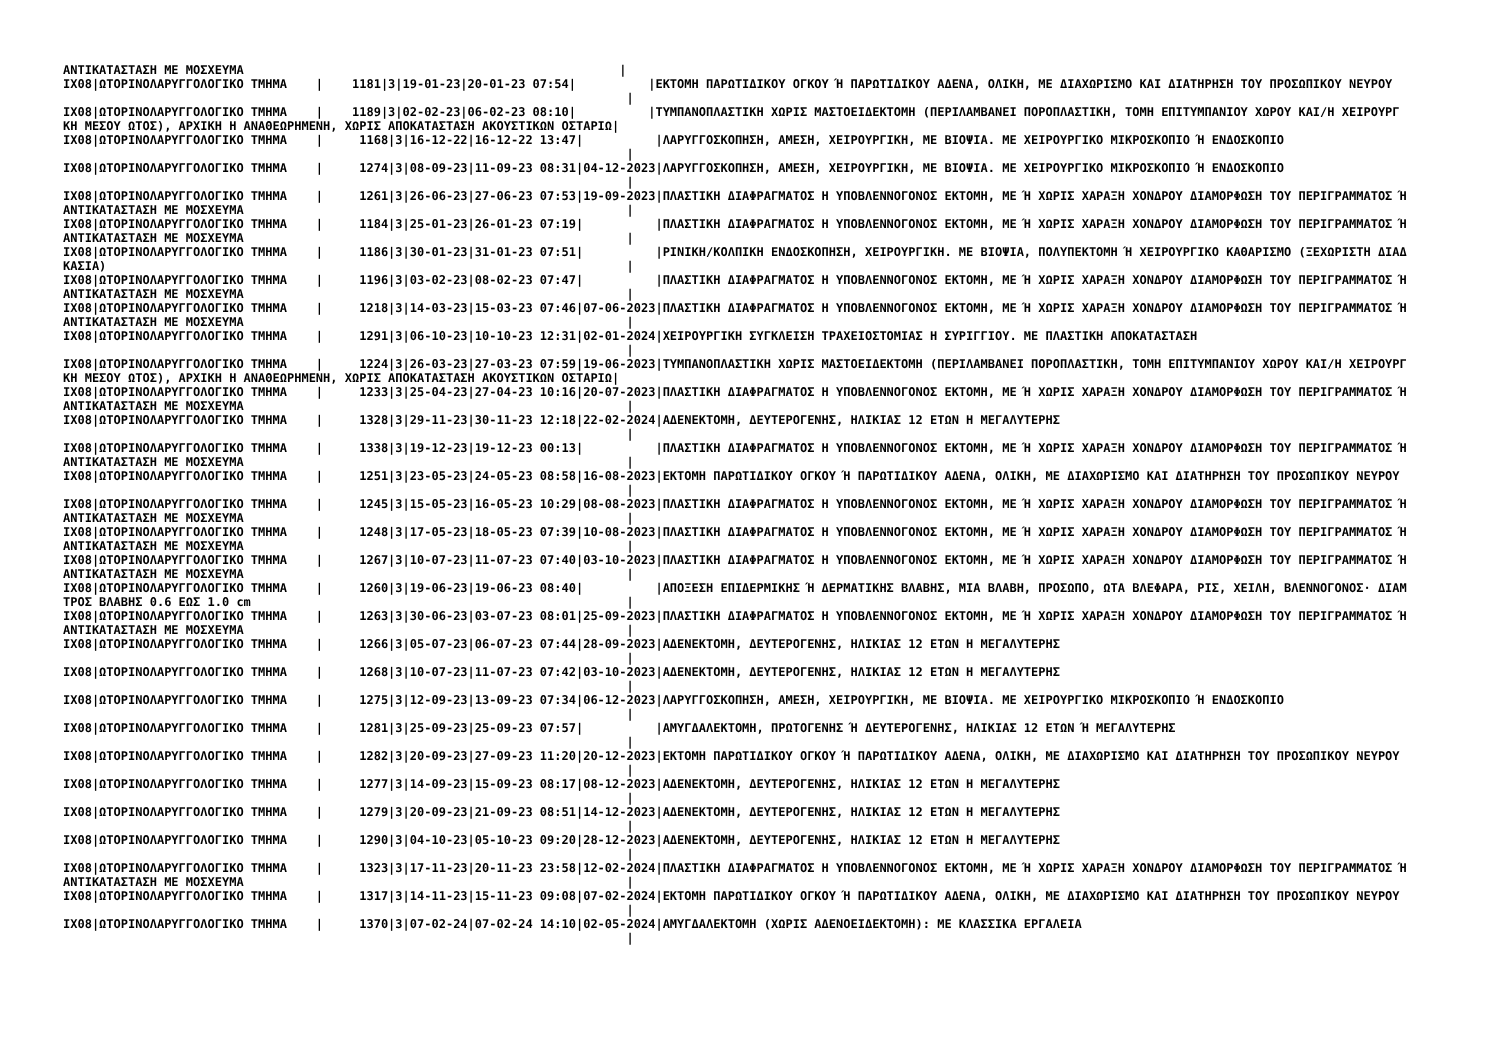ΑΝΤΙΚΑΤΑΣΤΑΣΗ ΜΕ ΜΟΣΧΕΥΜΑ                                                    |
ΙΧ08|ΩΤΟΡΙΝΟΛΑΡΥΓΓΟΛΟΓΙΚΟ ΤΜΗΜΑ    |    1181|3|19-01-23|20-01-23 07:54|          |ΕΚΤΟΜΗ ΠΑΡΩΤΙΔΙΚΟΥ ΟΓΚΟΥ Ή ΠΑΡΩΤΙΔΙΚΟΥ ΑΔΕΝΑ, ΟΛΙΚΗ, ΜΕ ΔΙΑΧΩΡΙΣΜΟ ΚΑΙ ΔΙΑΤΗΡΗΣΗ ΤΟΥ ΠΡΟΣΩΠΙΚΟΥ ΝΕΥΡΟΥ
                                                                              |
ΙΧ08|ΩΤΟΡΙΝΟΛΑΡΥΓΓΟΛΟΓΙΚΟ ΤΜΗΜΑ    |    1189|3|02-02-23|06-02-23 08:10|          |ΤΥΜΠΑΝΟΠΛΑΣΤΙΚΗ ΧΩΡΙΣ ΜΑΣΤΟΕΙΔΕΚΤΟΜΗ (ΠΕΡΙΛΑΜΒΑΝΕΙ ΠΟΡΟΠΛΑΣΤΙΚΗ, ΤΟΜΗ ΕΠΙΤΥΜΠΑΝΙΟΥ ΧΩΡΟΥ ΚΑΙ/Η ΧΕΙΡΟΥΡΓ
ΚΗ ΜΕΣΟΥ ΩΤΟΣ), ΑΡΧΙΚΗ Η ΑΝΑΘΕΩΡΗΜΕΝΗ, ΧΩΡΙΣ ΑΠΟΚΑΤΑΣΤΑΣΗ ΑΚΟΥΣΤΙΚΩΝ ΟΣΤΑΡΙΩ|
ΙΧ08|ΩΤΟΡΙΝΟΛΑΡΥΓΓΟΛΟΓΙΚΟ ΤΜΗΜΑ    |     1168|3|16-12-22|16-12-22 13:47|          |ΛΑΡΥΓΓΟΣΚΟΠΗΣΗ, ΑΜΕΣΗ, ΧΕΙΡΟΥΡΓΙΚΗ, ΜΕ ΒΙΟΨΙΑ. ΜΕ ΧΕΙΡΟΥΡΓΙΚΟ ΜΙΚΡΟΣΚΟΠΙΟ Ή ΕΝΔΟΣΚΟΠΙΟ
                                                                              |
ΙΧ08|ΩΤΟΡΙΝΟΛΑΡΥΓΓΟΛΟΓΙΚΟ ΤΜΗΜΑ    |     1274|3|08-09-23|11-09-23 08:31|04-12-2023|ΛΑΡΥΓΓΟΣΚΟΠΗΣΗ, ΑΜΕΣΗ, ΧΕΙΡΟΥΡΓΙΚΗ, ΜΕ ΒΙΟΨΙΑ. ΜΕ ΧΕΙΡΟΥΡΓΙΚΟ ΜΙΚΡΟΣΚΟΠΙΟ Ή ΕΝΔΟΣΚΟΠΙΟ
                                                                              |
ΙΧ08|ΩΤΟΡΙΝΟΛΑΡΥΓΓΟΛΟΓΙΚΟ ΤΜΗΜΑ    |     1261|3|26-06-23|27-06-23 07:53|19-09-2023|ΠΛΑΣΤΙΚΗ ΔΙΑΦΡΑΓΜΑΤΟΣ Η ΥΠΟΒΛΕΝΝΟΓΟΝΟΣ ΕΚΤΟΜΗ, ΜΕ Ή ΧΩΡΙΣ ΧΑΡΑΞΗ ΧΟΝΔΡΟΥ ΔΙΑΜΟΡΦΩΣΗ ΤΟΥ ΠΕΡΙΓΡΑΜΜΑΤΟΣ Ή
ΑΝΤΙΚΑΤΑΣΤΑΣΗ ΜΕ ΜΟΣΧΕΥΜΑ                                                     |
ΙΧ08|ΩΤΟΡΙΝΟΛΑΡΥΓΓΟΛΟΓΙΚΟ ΤΜΗΜΑ    |     1184|3|25-01-23|26-01-23 07:19|          |ΠΛΑΣΤΙΚΗ ΔΙΑΦΡΑΓΜΑΤΟΣ Η ΥΠΟΒΛΕΝΝΟΓΟΝΟΣ ΕΚΤΟΜΗ, ΜΕ Ή ΧΩΡΙΣ ΧΑΡΑΞΗ ΧΟΝΔΡΟΥ ΔΙΑΜΟΡΦΩΣΗ ΤΟΥ ΠΕΡΙΓΡΑΜΜΑΤΟΣ Ή
ΑΝΤΙΚΑΤΑΣΤΑΣΗ ΜΕ ΜΟΣΧΕΥΜΑ                                                     |
ΙΧ08|ΩΤΟΡΙΝΟΛΑΡΥΓΓΟΛΟΓΙΚΟ ΤΜΗΜΑ    |     1186|3|30-01-23|31-01-23 07:51|          |ΡΙΝΙΚΗ/ΚΟΛΠΙΚΗ ΕΝΔΟΣΚΟΠΗΣΗ, ΧΕΙΡΟΥΡΓΙΚΗ. ΜΕ ΒΙΟΨΙΑ, ΠΟΛΥΠΕΚΤΟΜΗ Ή ΧΕΙΡΟΥΡΓΙΚΟ ΚΑΘΑΡΙΣΜΟ (ΞΕΧΩΡΙΣΤΗ ΔΙΑΔ
ΚΑΣΙΑ)                                                                        |
ΙΧ08|ΩΤΟΡΙΝΟΛΑΡΥΓΓΟΛΟΓΙΚΟ ΤΜΗΜΑ    |     1196|3|03-02-23|08-02-23 07:47|          |ΠΛΑΣΤΙΚΗ ΔΙΑΦΡΑΓΜΑΤΟΣ Η ΥΠΟΒΛΕΝΝΟΓΟΝΟΣ ΕΚΤΟΜΗ, ΜΕ Ή ΧΩΡΙΣ ΧΑΡΑΞΗ ΧΟΝΔΡΟΥ ΔΙΑΜΟΡΦΩΣΗ ΤΟΥ ΠΕΡΙΓΡΑΜΜΑΤΟΣ Ή
ΑΝΤΙΚΑΤΑΣΤΑΣΗ ΜΕ ΜΟΣΧΕΥΜΑ                                                     |
ΙΧ08|ΩΤΟΡΙΝΟΛΑΡΥΓΓΟΛΟΓΙΚΟ ΤΜΗΜΑ    |     1218|3|14-03-23|15-03-23 07:46|07-06-2023|ΠΛΑΣΤΙΚΗ ΔΙΑΦΡΑΓΜΑΤΟΣ Η ΥΠΟΒΛΕΝΝΟΓΟΝΟΣ ΕΚΤΟΜΗ, ΜΕ Ή ΧΩΡΙΣ ΧΑΡΑΞΗ ΧΟΝΔΡΟΥ ΔΙΑΜΟΡΦΩΣΗ ΤΟΥ ΠΕΡΙΓΡΑΜΜΑΤΟΣ Ή
ΑΝΤΙΚΑΤΑΣΤΑΣΗ ΜΕ ΜΟΣΧΕΥΜΑ                                                     |
ΙΧ08|ΩΤΟΡΙΝΟΛΑΡΥΓΓΟΛΟΓΙΚΟ ΤΜΗΜΑ    |     1291|3|06-10-23|10-10-23 12:31|02-01-2024|ΧΕΙΡΟΥΡΓΙΚΗ ΣΥΓΚΛΕΙΣΗ ΤΡΑΧΕΙΟΣΤΟΜΙΑΣ Η ΣΥΡΙΓΓΙΟΥ. ΜΕ ΠΛΑΣΤΙΚΗ ΑΠΟΚΑΤΑΣΤΑΣΗ
                                                                              |
ΙΧ08|ΩΤΟΡΙΝΟΛΑΡΥΓΓΟΛΟΓΙΚΟ ΤΜΗΜΑ    |     1224|3|26-03-23|27-03-23 07:59|19-06-2023|ΤΥΜΠΑΝΟΠΛΑΣΤΙΚΗ ΧΩΡΙΣ ΜΑΣΤΟΕΙΔΕΚΤΟΜΗ (ΠΕΡΙΛΑΜΒΑΝΕΙ ΠΟΡΟΠΛΑΣΤΙΚΗ, ΤΟΜΗ ΕΠΙΤΥΜΠΑΝΙΟΥ ΧΩΡΟΥ ΚΑΙ/Η ΧΕΙΡΟΥΡΓ
ΚΗ ΜΕΣΟΥ ΩΤΟΣ), ΑΡΧΙΚΗ Η ΑΝΑΘΕΩΡΗΜΕΝΗ, ΧΩΡΙΣ ΑΠΟΚΑΤΑΣΤΑΣΗ ΑΚΟΥΣΤΙΚΩΝ ΟΣΤΑΡΙΩ|
ΙΧ08|ΩΤΟΡΙΝΟΛΑΡΥΓΓΟΛΟΓΙΚΟ ΤΜΗΜΑ    |     1233|3|25-04-23|27-04-23 10:16|20-07-2023|ΠΛΑΣΤΙΚΗ ΔΙΑΦΡΑΓΜΑΤΟΣ Η ΥΠΟΒΛΕΝΝΟΓΟΝΟΣ ΕΚΤΟΜΗ, ΜΕ Ή ΧΩΡΙΣ ΧΑΡΑΞΗ ΧΟΝΔΡΟΥ ΔΙΑΜΟΡΦΩΣΗ ΤΟΥ ΠΕΡΙΓΡΑΜΜΑΤΟΣ Ή
ΑΝΤΙΚΑΤΑΣΤΑΣΗ ΜΕ ΜΟΣΧΕΥΜΑ                                                     |
ΙΧ08|ΩΤΟΡΙΝΟΛΑΡΥΓΓΟΛΟΓΙΚΟ ΤΜΗΜΑ    |     1328|3|29-11-23|30-11-23 12:18|22-02-2024|ΑΔΕΝΕΚΤΟΜΗ, ΔΕΥΤΕΡΟΓΕΝΗΣ, ΗΛΙΚΙΑΣ 12 ΕΤΩΝ Η ΜΕΓΑΛΥΤΕΡΗΣ
                                                                              |
ΙΧ08|ΩΤΟΡΙΝΟΛΑΡΥΓΓΟΛΟΓΙΚΟ ΤΜΗΜΑ    |     1338|3|19-12-23|19-12-23 00:13|          |ΠΛΑΣΤΙΚΗ ΔΙΑΦΡΑΓΜΑΤΟΣ Η ΥΠΟΒΛΕΝΝΟΓΟΝΟΣ ΕΚΤΟΜΗ, ΜΕ Ή ΧΩΡΙΣ ΧΑΡΑΞΗ ΧΟΝΔΡΟΥ ΔΙΑΜΟΡΦΩΣΗ ΤΟΥ ΠΕΡΙΓΡΑΜΜΑΤΟΣ Ή
ΑΝΤΙΚΑΤΑΣΤΑΣΗ ΜΕ ΜΟΣΧΕΥΜΑ                                                     |
ΙΧ08|ΩΤΟΡΙΝΟΛΑΡΥΓΓΟΛΟΓΙΚΟ ΤΜΗΜΑ    |     1251|3|23-05-23|24-05-23 08:58|16-08-2023|ΕΚΤΟΜΗ ΠΑΡΩΤΙΔΙΚΟΥ ΟΓΚΟΥ Ή ΠΑΡΩΤΙΔΙΚΟΥ ΑΔΕΝΑ, ΟΛΙΚΗ, ΜΕ ΔΙΑΧΩΡΙΣΜΟ ΚΑΙ ΔΙΑΤΗΡΗΣΗ ΤΟΥ ΠΡΟΣΩΠΙΚΟΥ ΝΕΥΡΟΥ
                                                                              |
ΙΧ08|ΩΤΟΡΙΝΟΛΑΡΥΓΓΟΛΟΓΙΚΟ ΤΜΗΜΑ    |     1245|3|15-05-23|16-05-23 10:29|08-08-2023|ΠΛΑΣΤΙΚΗ ΔΙΑΦΡΑΓΜΑΤΟΣ Η ΥΠΟΒΛΕΝΝΟΓΟΝΟΣ ΕΚΤΟΜΗ, ΜΕ Ή ΧΩΡΙΣ ΧΑΡΑΞΗ ΧΟΝΔΡΟΥ ΔΙΑΜΟΡΦΩΣΗ ΤΟΥ ΠΕΡΙΓΡΑΜΜΑΤΟΣ Ή
ΑΝΤΙΚΑΤΑΣΤΑΣΗ ΜΕ ΜΟΣΧΕΥΜΑ                                                     |
ΙΧ08|ΩΤΟΡΙΝΟΛΑΡΥΓΓΟΛΟΓΙΚΟ ΤΜΗΜΑ    |     1248|3|17-05-23|18-05-23 07:39|10-08-2023|ΠΛΑΣΤΙΚΗ ΔΙΑΦΡΑΓΜΑΤΟΣ Η ΥΠΟΒΛΕΝΝΟΓΟΝΟΣ ΕΚΤΟΜΗ, ΜΕ Ή ΧΩΡΙΣ ΧΑΡΑΞΗ ΧΟΝΔΡΟΥ ΔΙΑΜΟΡΦΩΣΗ ΤΟΥ ΠΕΡΙΓΡΑΜΜΑΤΟΣ Ή
ΑΝΤΙΚΑΤΑΣΤΑΣΗ ΜΕ ΜΟΣΧΕΥΜΑ                                                     |
ΙΧ08|ΩΤΟΡΙΝΟΛΑΡΥΓΓΟΛΟΓΙΚΟ ΤΜΗΜΑ    |     1267|3|10-07-23|11-07-23 07:40|03-10-2023|ΠΛΑΣΤΙΚΗ ΔΙΑΦΡΑΓΜΑΤΟΣ Η ΥΠΟΒΛΕΝΝΟΓΟΝΟΣ ΕΚΤΟΜΗ, ΜΕ Ή ΧΩΡΙΣ ΧΑΡΑΞΗ ΧΟΝΔΡΟΥ ΔΙΑΜΟΡΦΩΣΗ ΤΟΥ ΠΕΡΙΓΡΑΜΜΑΤΟΣ Ή
ΑΝΤΙΚΑΤΑΣΤΑΣΗ ΜΕ ΜΟΣΧΕΥΜΑ                                                     |
ΙΧ08|ΩΤΟΡΙΝΟΛΑΡΥΓΓΟΛΟΓΙΚΟ ΤΜΗΜΑ    |     1260|3|19-06-23|19-06-23 08:40|          |ΑΠΟΞΕΣΗ ΕΠΙΔΕΡΜΙΚΗΣ Ή ΔΕΡΜΑΤΙΚΗΣ ΒΛΑΒΗΣ, ΜΙΑ ΒΛΑΒΗ, ΠΡΟΣΩΠΟ, ΩΤΑ ΒΛΕΦΑΡΑ, ΡΙΣ, ΧΕΙΛΗ, ΒΛΕΝΝΟΓΟΝΟΣ· ΔΙΑΜ
ΤΡΟΣ ΒΛΑΒΗΣ 0.6 ΕΩΣ 1.0 cm                                                    |
ΙΧ08|ΩΤΟΡΙΝΟΛΑΡΥΓΓΟΛΟΓΙΚΟ ΤΜΗΜΑ    |     1263|3|30-06-23|03-07-23 08:01|25-09-2023|ΠΛΑΣΤΙΚΗ ΔΙΑΦΡΑΓΜΑΤΟΣ Η ΥΠΟΒΛΕΝΝΟΓΟΝΟΣ ΕΚΤΟΜΗ, ΜΕ Ή ΧΩΡΙΣ ΧΑΡΑΞΗ ΧΟΝΔΡΟΥ ΔΙΑΜΟΡΦΩΣΗ ΤΟΥ ΠΕΡΙΓΡΑΜΜΑΤΟΣ Ή
ΑΝΤΙΚΑΤΑΣΤΑΣΗ ΜΕ ΜΟΣΧΕΥΜΑ                                                     |
ΙΧ08|ΩΤΟΡΙΝΟΛΑΡΥΓΓΟΛΟΓΙΚΟ ΤΜΗΜΑ    |     1266|3|05-07-23|06-07-23 07:44|28-09-2023|ΑΔΕΝΕΚΤΟΜΗ, ΔΕΥΤΕΡΟΓΕΝΗΣ, ΗΛΙΚΙΑΣ 12 ΕΤΩΝ Η ΜΕΓΑΛΥΤΕΡΗΣ
                                                                              |
ΙΧ08|ΩΤΟΡΙΝΟΛΑΡΥΓΓΟΛΟΓΙΚΟ ΤΜΗΜΑ    |     1268|3|10-07-23|11-07-23 07:42|03-10-2023|ΑΔΕΝΕΚΤΟΜΗ, ΔΕΥΤΕΡΟΓΕΝΗΣ, ΗΛΙΚΙΑΣ 12 ΕΤΩΝ Η ΜΕΓΑΛΥΤΕΡΗΣ
                                                                              |
ΙΧ08|ΩΤΟΡΙΝΟΛΑΡΥΓΓΟΛΟΓΙΚΟ ΤΜΗΜΑ    |     1275|3|12-09-23|13-09-23 07:34|06-12-2023|ΛΑΡΥΓΓΟΣΚΟΠΗΣΗ, ΑΜΕΣΗ, ΧΕΙΡΟΥΡΓΙΚΗ, ΜΕ ΒΙΟΨΙΑ. ΜΕ ΧΕΙΡΟΥΡΓΙΚΟ ΜΙΚΡΟΣΚΟΠΙΟ Ή ΕΝΔΟΣΚΟΠΙΟ
                                                                              |
ΙΧ08|ΩΤΟΡΙΝΟΛΑΡΥΓΓΟΛΟΓΙΚΟ ΤΜΗΜΑ    |     1281|3|25-09-23|25-09-23 07:57|          |ΑΜΥΓΔΑΛΕΚΤΟΜΗ, ΠΡΩΤΟΓΕΝΗΣ Ή ΔΕΥΤΕΡΟΓΕΝΗΣ, ΗΛΙΚΙΑΣ 12 ΕΤΩΝ Ή ΜΕΓΑΛΥΤΕΡΗΣ
                                                                              |
ΙΧ08|ΩΤΟΡΙΝΟΛΑΡΥΓΓΟΛΟΓΙΚΟ ΤΜΗΜΑ    |     1282|3|20-09-23|27-09-23 11:20|20-12-2023|ΕΚΤΟΜΗ ΠΑΡΩΤΙΔΙΚΟΥ ΟΓΚΟΥ Ή ΠΑΡΩΤΙΔΙΚΟΥ ΑΔΕΝΑ, ΟΛΙΚΗ, ΜΕ ΔΙΑΧΩΡΙΣΜΟ ΚΑΙ ΔΙΑΤΗΡΗΣΗ ΤΟΥ ΠΡΟΣΩΠΙΚΟΥ ΝΕΥΡΟΥ
                                                                              |
ΙΧ08|ΩΤΟΡΙΝΟΛΑΡΥΓΓΟΛΟΓΙΚΟ ΤΜΗΜΑ    |     1277|3|14-09-23|15-09-23 08:17|08-12-2023|ΑΔΕΝΕΚΤΟΜΗ, ΔΕΥΤΕΡΟΓΕΝΗΣ, ΗΛΙΚΙΑΣ 12 ΕΤΩΝ Η ΜΕΓΑΛΥΤΕΡΗΣ
                                                                              |
ΙΧ08|ΩΤΟΡΙΝΟΛΑΡΥΓΓΟΛΟΓΙΚΟ ΤΜΗΜΑ    |     1279|3|20-09-23|21-09-23 08:51|14-12-2023|ΑΔΕΝΕΚΤΟΜΗ, ΔΕΥΤΕΡΟΓΕΝΗΣ, ΗΛΙΚΙΑΣ 12 ΕΤΩΝ Η ΜΕΓΑΛΥΤΕΡΗΣ
                                                                              |
ΙΧ08|ΩΤΟΡΙΝΟΛΑΡΥΓΓΟΛΟΓΙΚΟ ΤΜΗΜΑ    |     1290|3|04-10-23|05-10-23 09:20|28-12-2023|ΑΔΕΝΕΚΤΟΜΗ, ΔΕΥΤΕΡΟΓΕΝΗΣ, ΗΛΙΚΙΑΣ 12 ΕΤΩΝ Η ΜΕΓΑΛΥΤΕΡΗΣ
                                                                              |
ΙΧ08|ΩΤΟΡΙΝΟΛΑΡΥΓΓΟΛΟΓΙΚΟ ΤΜΗΜΑ    |     1323|3|17-11-23|20-11-23 23:58|12-02-2024|ΠΛΑΣΤΙΚΗ ΔΙΑΦΡΑΓΜΑΤΟΣ Η ΥΠΟΒΛΕΝΝΟΓΟΝΟΣ ΕΚΤΟΜΗ, ΜΕ Ή ΧΩΡΙΣ ΧΑΡΑΞΗ ΧΟΝΔΡΟΥ ΔΙΑΜΟΡΦΩΣΗ ΤΟΥ ΠΕΡΙΓΡΑΜΜΑΤΟΣ Ή
ΑΝΤΙΚΑΤΑΣΤΑΣΗ ΜΕ ΜΟΣΧΕΥΜΑ                                                     |
ΙΧ08|ΩΤΟΡΙΝΟΛΑΡΥΓΓΟΛΟΓΙΚΟ ΤΜΗΜΑ    |     1317|3|14-11-23|15-11-23 09:08|07-02-2024|ΕΚΤΟΜΗ ΠΑΡΩΤΙΔΙΚΟΥ ΟΓΚΟΥ Ή ΠΑΡΩΤΙΔΙΚΟΥ ΑΔΕΝΑ, ΟΛΙΚΗ, ΜΕ ΔΙΑΧΩΡΙΣΜΟ ΚΑΙ ΔΙΑΤΗΡΗΣΗ ΤΟΥ ΠΡΟΣΩΠΙΚΟΥ ΝΕΥΡΟΥ
                                                                              |
ΙΧ08|ΩΤΟΡΙΝΟΛΑΡΥΓΓΟΛΟΓΙΚΟ ΤΜΗΜΑ    |     1370|3|07-02-24|07-02-24 14:10|02-05-2024|ΑΜΥΓΔΑΛΕΚΤΟΜΗ (ΧΩΡΙΣ ΑΔΕΝΟΕΙΔΕΚΤΟΜΗ): ΜΕ ΚΛΑΣΣΙΚΑ ΕΡΓΑΛΕΙΑ
                                                                              |